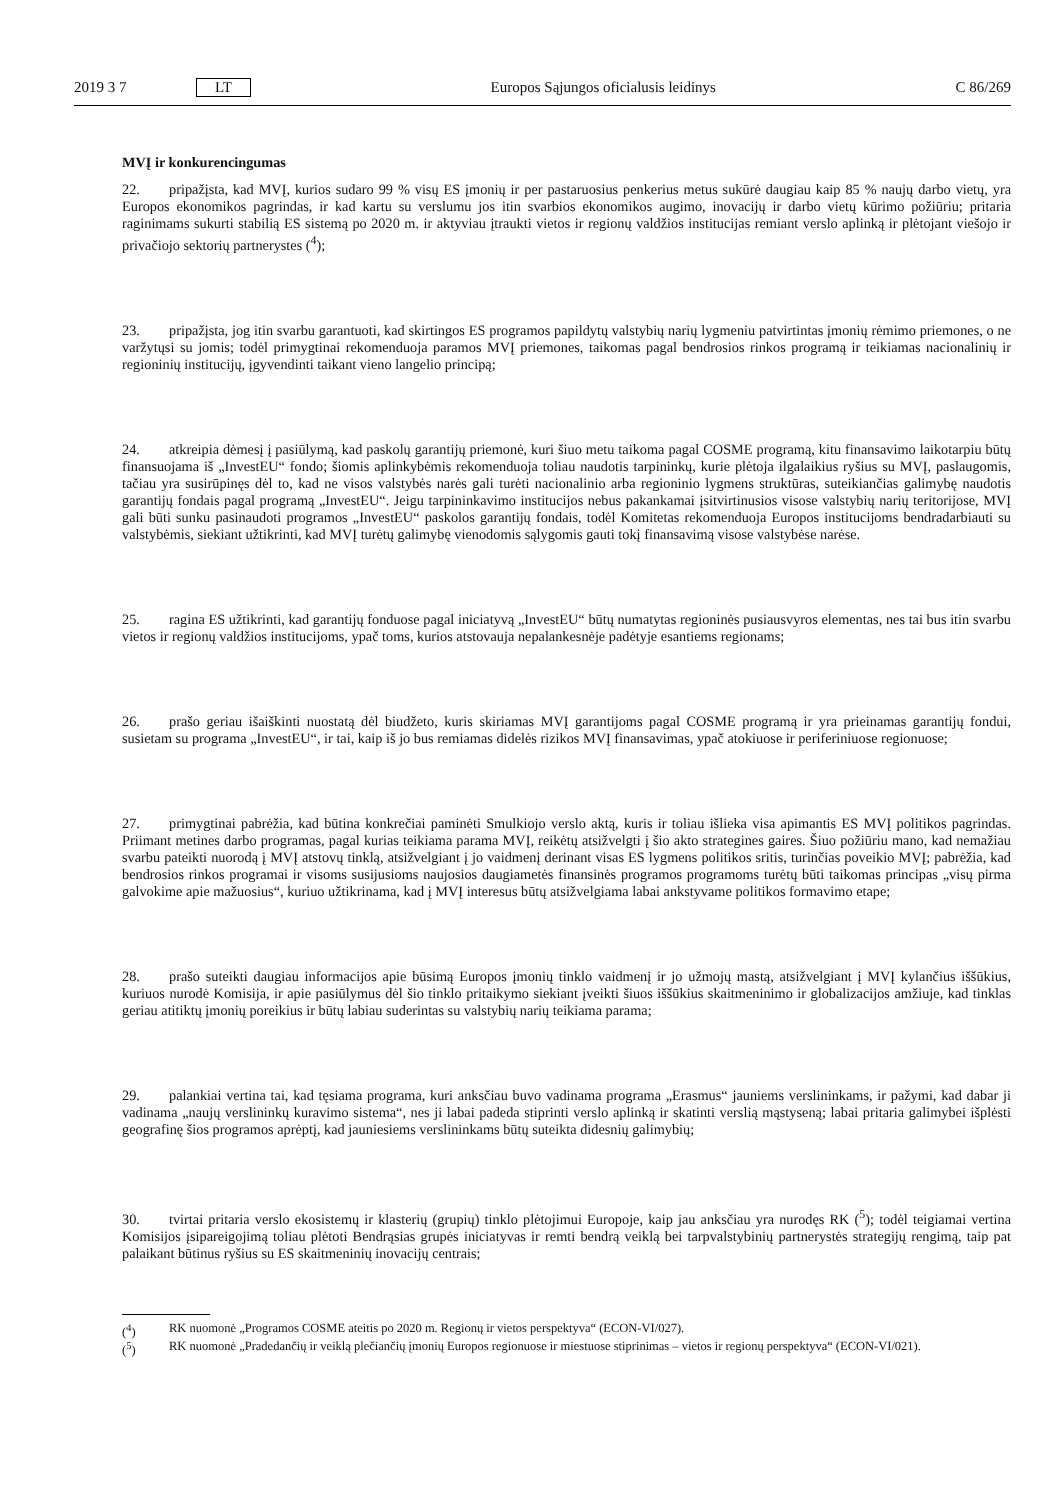2019 3 7 LT Europos Sąjungos oficialusis leidinys C 86/269
MVĮ ir konkurencingumas
22. pripažįsta, kad MVĮ, kurios sudaro 99 % visų ES įmonių ir per pastaruosius penkerius metus sukūrė daugiau kaip 85 % naujų darbo vietų, yra Europos ekonomikos pagrindas, ir kad kartu su verslumu jos itin svarbios ekonomikos augimo, inovacijų ir darbo vietų kūrimo požiūriu; pritaria raginimams sukurti stabilią ES sistemą po 2020 m. ir aktyviau įtraukti vietos ir regionų valdžios institucijas remiant verslo aplinką ir plėtojant viešojo ir privačiojo sektorių partnerystes (<sup>4</sup>);
23. pripažįsta, jog itin svarbu garantuoti, kad skirtingos ES programos papildytų valstybių narių lygmeniu patvirtintas įmonių rėmimo priemones, o ne varžytųsi su jomis; todėl primygtinai rekomenduoja paramos MVĮ priemones, taikomas pagal bendrosios rinkos programą ir teikiamas nacionalinių ir regioninių institucijų, įgyvendinti taikant vieno langelio principą;
24. atkreipia dėmesį į pasiūlymą, kad paskolų garantijų priemonė, kuri šiuo metu taikoma pagal COSME programą, kitu finansavimo laikotarpiu būtų finansuojama iš „InvestEU“ fondo; šiomis aplinkybėmis rekomenduoja toliau naudotis tarpininkų, kurie plėtoja ilgalaikius ryšius su MVĮ, paslaugomis, tačiau yra susirūpinęs dėl to, kad ne visos valstybės narės gali turėti nacionalinio arba regioninio lygmens struktūras, suteikiančias galimybę naudotis garantijų fondais pagal programą „InvestEU“. Jeigu tarpininkavimo institucijos nebus pakankamai įsitvirtinusios visose valstybių narių teritorijose, MVĮ gali būti sunku pasinaudoti programos „InvestEU“ paskolos garantijų fondais, todėl Komitetas rekomenduoja Europos institucijoms bendradarbiauti su valstybėmis, siekiant užtikrinti, kad MVĮ turėtų galimybę vienodomis sąlygomis gauti tokį finansavimą visose valstybėse narėse.
25. ragina ES užtikrinti, kad garantijų fonduose pagal iniciatyvą „InvestEU“ būtų numatytas regioninės pusiausvyros elementas, nes tai bus itin svarbu vietos ir regionų valdžios institucijoms, ypač toms, kurios atstovauja nepalankesnėje padėtyje esantiems regionams;
26. prašo geriau išaiškinti nuostatą dėl biudžeto, kuris skiriamas MVĮ garantijoms pagal COSME programą ir yra prieinamas garantijų fondui, susietam su programa „InvestEU“, ir tai, kaip iš jo bus remiamas didelės rizikos MVĮ finansavimas, ypač atokiuose ir periferiniuose regionuose;
27. primygtinai pabrėžia, kad būtina konkrečiai paminėti Smulkiojo verslo aktą, kuris ir toliau išlieka visa apimantis ES MVĮ politikos pagrindas. Priimant metines darbo programas, pagal kurias teikiama parama MVĮ, reikėtų atsižvelgti į šio akto strategines gaires. Šiuo požiūriu mano, kad nemažiau svarbu pateikti nuorodą į MVĮ atstovų tinklą, atsižvelgiant į jo vaidmenį derinant visas ES lygmens politikos sritis, turinčias poveikio MVĮ; pabrėžia, kad bendrosios rinkos programai ir visoms susijusioms naujosios daugiametės finansinės programos programoms turėtų būti taikomas principas „visų pirma galvokime apie mažuosius“, kuriuo užtikrinama, kad į MVĮ interesus būtų atsižvelgiama labai ankstyvame politikos formavimo etape;
28. prašo suteikti daugiau informacijos apie būsimą Europos įmonių tinklo vaidmenį ir jo užmojų mastą, atsižvelgiant į MVĮ kylančius iššūkius, kuriuos nurodė Komisija, ir apie pasiūlymus dėl šio tinklo pritaikymo siekiant įveikti šiuos iššūkius skaitmeninimo ir globalizacijos amžiuje, kad tinklas geriau atitiktų įmonių poreikius ir būtų labiau suderintas su valstybių narių teikiama parama;
29. palankiai vertina tai, kad tęsiama programa, kuri anksčiau buvo vadinama programa „Erasmus“ jauniems verslininkams, ir pažymi, kad dabar ji vadinama „naujų verslininkų kuravimo sistema“, nes ji labai padeda stiprinti verslo aplinką ir skatinti verslią mąstyseną; labai pritaria galimybei išplėsti geografinę šios programos aprėptį, kad jauniesiems verslininkams būtų suteikta didesnių galimybių;
30. tvirtai pritaria verslo ekosistemų ir klasterių (grupių) tinklo plėtojimui Europoje, kaip jau anksčiau yra nurodęs RK (<sup>5</sup>); todėl teigiamai vertina Komisijos įsipareigojimą toliau plėtoti Bendrąsias grupės iniciatyvas ir remti bendrą veiklą bei tarpvalstybinių partnerystės strategijų rengimą, taip pat palaikant būtinus ryšius su ES skaitmeninių inovacijų centrais;
(<sup>4</sup>) RK nuomonė „Programos COSME ateitis po 2020 m. Regionų ir vietos perspektyva“ (ECON-VI/027).
(<sup>5</sup>) RK nuomonė „Pradedančių ir veiklą plečiančių įmonių Europos regionuose ir miestuose stiprinimas – vietos ir regionų perspektyva“ (ECON-VI/021).